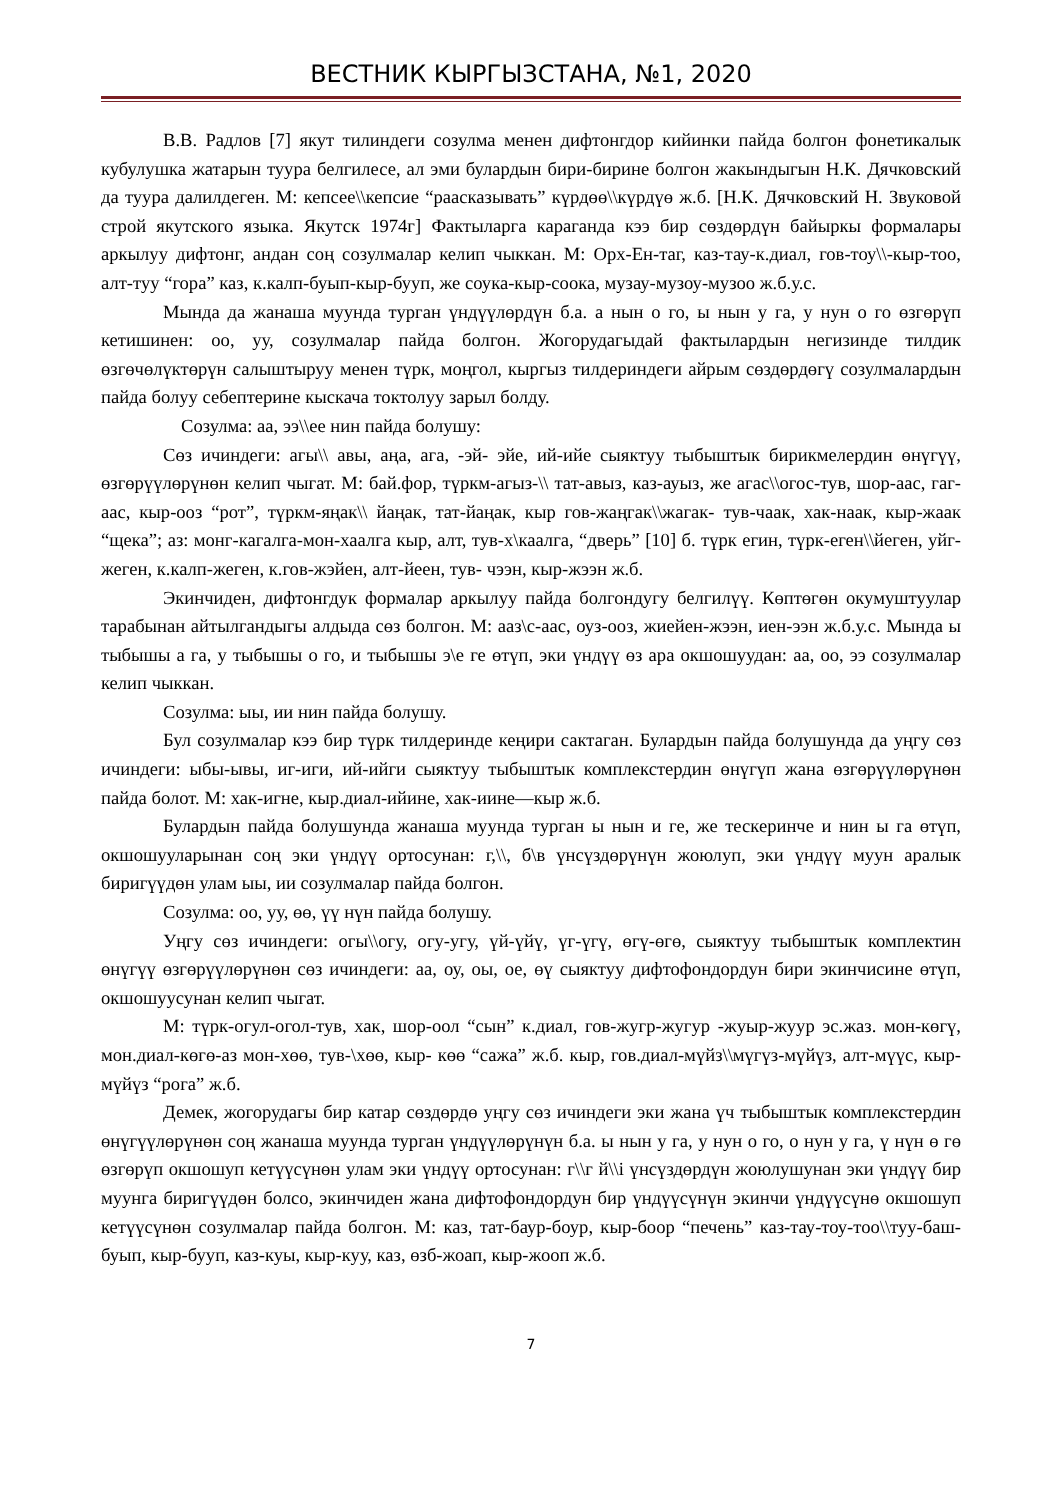ВЕСТНИК КЫРГЫЗСТАНА, №1, 2020
В.В. Радлов [7] якут тилиндеги созулма менен дифтонгдор кийинки пайда болгон фонетикалык кубулушка жатарын туура белгилесе, ал эми булардын бири-бирине болгон жакындыгын Н.К. Дячковский да туура далилдеген. М: кепсее\\кепсие “рааcказывать” күрдөө\\күрдүө ж.б. [Н.К. Дячковский Н. Звуковой строй якутского языка. Якутск 1974г] Фактыларга караганда кээ бир сөздөрдүн байыркы формалары аркылуу дифтонг, андан соң созулмалар келип чыккан. М: Орх-Ен-таг, каз-тау-к.диал, гов-тоу\\-кыр-тоо, алт-туу “гора” каз, к.калп-буып-кыр-бууп, же соука-кыр-соока, музау-музоу-музоо ж.б.у.с.
Мында да жанаша муунда турган үндүүлөрдүн б.а. а нын о го, ы нын у га, у нун о го өзгөрүп кетишинен: оо, уу, созулмалар пайда болгон. Жогорудагыдай фактылардын негизинде тилдик өзгөчөлүктөрүн салыштыруу менен түрк, моңгол, кыргыз тилдериндеги айрым сөздөрдөгү созулмалардын пайда болуу себептерине кыскача токтолуу зарыл болду.
Созулма: аа, ээ\\ее нин пайда болушу:
Сөз ичиндеги: агы\\ авы, аңа, ага, -эй- эйе, ий-ийе сыяктуу тыбыштык бирикмелердин өнүгүү, өзгөрүүлөрүнөн келип чыгат. М: бай.фор, түркм-агыз-\\ тат-авыз, каз-ауыз, же агас\\огос-тув, шор-аас, гаг-аас, кыр-ооз “рот”, түркм-яңак\\ йаңак, тат-йаңак, кыр гов-жаңгак\\жагак- тув-чаак, хак-наак, кыр-жаак “щека”; аз: монг-кагалга-мон-хаалга кыр, алт, тув-х\каалга, “дверь” [10] б. түрк егин, түрк-еген\\йеген, уйг-жеген, к.калп-жеген, к.гов-жэйен, алт-йеен, тув- чээн, кыр-жээн ж.б.
Экинчиден, дифтонгдук формалар аркылуу пайда болгондугу белгилүү. Көптөгөн окумуштуулар тарабынан айтылгандыгы алдыда сөз болгон. М: ааз\с-аас, оуз-ооз, жиейен-жээн, иен-ээн ж.б.у.с. Мында ы тыбышы а га, у тыбышы о го, и тыбышы э\е ге өтүп, эки үндүү өз ара окшошуудан: аа, оо, ээ созулмалар келип чыккан.
Созулма: ыы, ии нин пайда болушу.
Бул созулмалар кээ бир түрк тилдеринде кеңири сактаган. Булардын пайда болушунда да уңгу сөз ичиндеги: ыбы-ывы, иг-иги, ий-ийги сыяктуу тыбыштык комплекстердин өнүгүп жана өзгөрүүлөрүнөн пайда болот. М: хак-игне, кыр.диал-ийине, хак-иине—кыр ж.б.
Булардын пайда болушунда жанаша муунда турган ы нын и ге, же тескеринче и нин ы га өтүп, окшошууларынан соң эки үндүү ортосунан: г,\\, б\в үнсүздөрүнүн жоюлуп, эки үндүү муун аралык биригүүдөн улам ыы, ии созулмалар пайда болгон.
Созулма: оо, уу, өө, үү нүн пайда болушу.
Уңгу сөз ичиндеги: огы\\огу, огу-угу, үй-үйү, үг-үгү, өгү-өгө, сыяктуу тыбыштык комплектин өнүгүү өзгөрүүлөрүнөн сөз ичиндеги: аа, оу, оы, ое, өү сыяктуу дифтофондордун бири экинчисине өтүп, окшошуусунан келип чыгат.
М: түрк-огул-огол-тув, хак, шор-оол “сын” к.диал, гов-жугр-жугур -жуыр-жуур эс.жаз. мон-көгү, мон.диал-көгө-аз мон-хөө, тув-\хөө, кыр- көө “сажа” ж.б. кыр, гов.диал-мүйз\\мүгүз-мүйүз, алт-мүүс, кыр-мүйүз “рога” ж.б.
Демек, жогорудагы бир катар сөздөрдө уңгу сөз ичиндеги эки жана үч тыбыштык комплекстердин өнүгүүлөрүнөн соң жанаша муунда турган үндүүлөрүнүн б.а. ы нын у га, у нун о го, о нун у га, ү нүн ө гө өзгөрүп окшошуп кетүүсүнөн улам эки үндүү ортосунан: г\\г й\\i үнсүздөрдүн жоюлушунан эки үндүү бир муунга биригүүдөн болсо, экинчиден жана дифтофондордун бир үндүүсүнүн экинчи үндүүсүнө окшошуп кетүүсүнөн созулмалар пайда болгон. М: каз, тат-баур-боур, кыр-боор “печень” каз-тау-тоу-тоо\\туу-баш-буып, кыр-бууп, каз-куы, кыр-куу, каз, өзб-жоап, кыр-жооп ж.б.
7